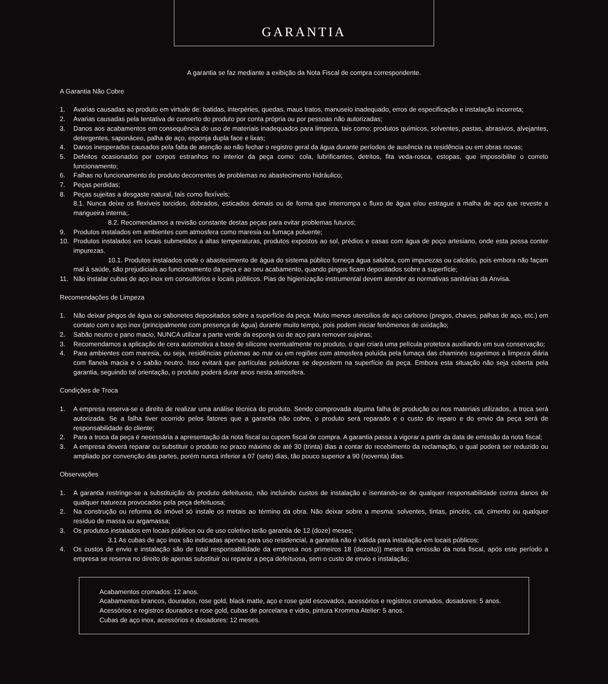GARANTIA
A garantia se faz mediante a exibição da Nota Fiscal de compra correspondente.
A Garantia Não Cobre
1. Avarias causadas ao produto em virtude de: batidas, interpéries, quedas, maus tratos, manuseio inadequado, erros de especificação e instalação incorreta;
2. Avarias causadas pela tentativa de conserto do produto por conta própria ou por pessoas não autorizadas;
3. Danos aos acabamentos em consequência do uso de materiais inadequados para limpeza, tais como: produtos químicos, solventes, pastas, abrasivos, alvejantes, detergentes, saponáceo, palha de aço, esponja dupla face e lixas;
4. Danos inesperados causados pela falta de atenção ao não fechar o registro geral da água durante períodos de ausência na residência ou em obras novas;
5. Defeitos ocasionados por corpos estranhos no interior da peça como: cola, lubrificantes, detritos, fita veda-rosca, estopas, que impossibilite o correto funcionamento;
6. Falhas no funcionamento do produto decorrentes de problemas no abastecimento hidráulico;
7. Peças perdidas;
8. Peças sujeitas a desgaste natural, tais como flexíveis;
8.1. Nunca deixe os flexíveis torcidos, dobrados, esticados demais ou de forma que interrompa o fluxo de água e/ou estrague a malha de aço que reveste a mangueira interna;.
8.2. Recomendamos a revisão constante destas peças para evitar problemas futuros;
9. Produtos instalados em ambientes com atmosfera como maresia ou fumaça poluente;
10. Produtos instalados em locais submetidos a altas temperaturas, produtos expostos ao sol, prédios e casas com água de poço artesiano, onde esta possa conter impurezas.
10.1. Produtos instalados onde o abastecimento de água do sistema público forneça água salobra, com impurezas ou calcário, pois embora não façam mal à saúde, são prejudiciais ao funcionamento da peça e ao seu acabamento, quando pingos ficam depositados sobre a superfície;
11. Não instalar cubas de aço inox em consultórios e locais públicos. Pias de higienização instrumental devem atender as normativas sanitárias da Anvisa.
Recomendações de Limpeza
1. Não deixar pingos de água ou sabonetes depositados sobre a superfície da peça. Muito menos utensílios de aço carbono (pregos, chaves, palhas de aço, etc.) em contato com o aço inox (principalmente com presença de água) durante muito tempo, pois podem iniciar fenômenos de oxidação;
2. Sabão neutro e pano macio, NUNCA utilizar a parte verde da esponja ou de aço para remover sujeiras;
3. Recomendamos a aplicação de cera automotiva a base de silicone eventualmente no produto, o que criará uma película protetora auxiliando em sua conservação;
4. Para ambientes com maresia, ou seja, residências próximas ao mar ou em regiões com atmosfera poluída pela fumaça das chaminés sugerimos a limpeza diária com flanela macia e o sabão neutro. Isso evitará que partículas poluidoras se depositem na superfície da peça. Embora esta situação não seja coberta pela garantia, seguindo tal orientação, o produto poderá durar anos nesta atmosfera.
Condições de Troca
1. A empresa reserva-se o direito de realizar uma análise técnica do produto. Sendo comprovada alguma falha de produção ou nos materiais utilizados, a troca será autorizada. Se a falha tiver ocorrido pelos fatores que a garantia não cobre, o produto será reparado e o custo do reparo e do envio da peça será de responsabilidade do cliente;
2. Para a troca da peça é necessária a apresentação da nota fiscal ou cupom fiscal de compra. A garantia passa a vigorar a partir da data de emissão da nota fiscal;
3. A empresa deverá reparar ou substituir o produto no prazo máximo de até 30 (trinta) dias a contar do recebimento da reclamação, o qual poderá ser reduzido ou ampliado por convenção das partes, porém nunca inferior a 07 (sete) dias, tão pouco superior a 90 (noventa) dias.
Observações
1. A garantia restringe-se a substituição do produto defeituoso, não incluindo custos de instalação e isentando-se de qualquer responsabilidade contra danos de qualquer natureza provocados pela peça defeituosa;
2. Na construção ou reforma do imóvel só instale os metais ao término da obra. Não deixar sobre a mesma: solventes, tintas, pincéis, cal, cimento ou qualquer resíduo de massa ou argamassa;
3. Os produtos instalados em locais públicos ou de uso coletivo terão garantia de 12 (doze) meses;
3.1 As cubas de aço inox são indicadas apenas para uso residencial, a garantia não é válida para instalação em locais públicos;
4. Os custos de envio e instalação são de total responsabilidade da empresa nos primeiros 18 (dezoito)) meses da emissão da nota fiscal, após este período a empresa se reserva no direito de apenas substituir ou reparar a peça defeituosa, sem o custo de envio e instalação;
Acabamentos cromados: 12 anos.
Acabamentos brancos, dourados, rose gold, black matte, aço e rose gold escovados, acessórios e registros cromados, dosadores: 5 anos.
Acessórios e registros dourados e rose gold, cubas de porcelana e vidro, pintura Kromma Atelier: 5 anos.
Cubas de aço inox, acessórios e dosadores: 12 meses.